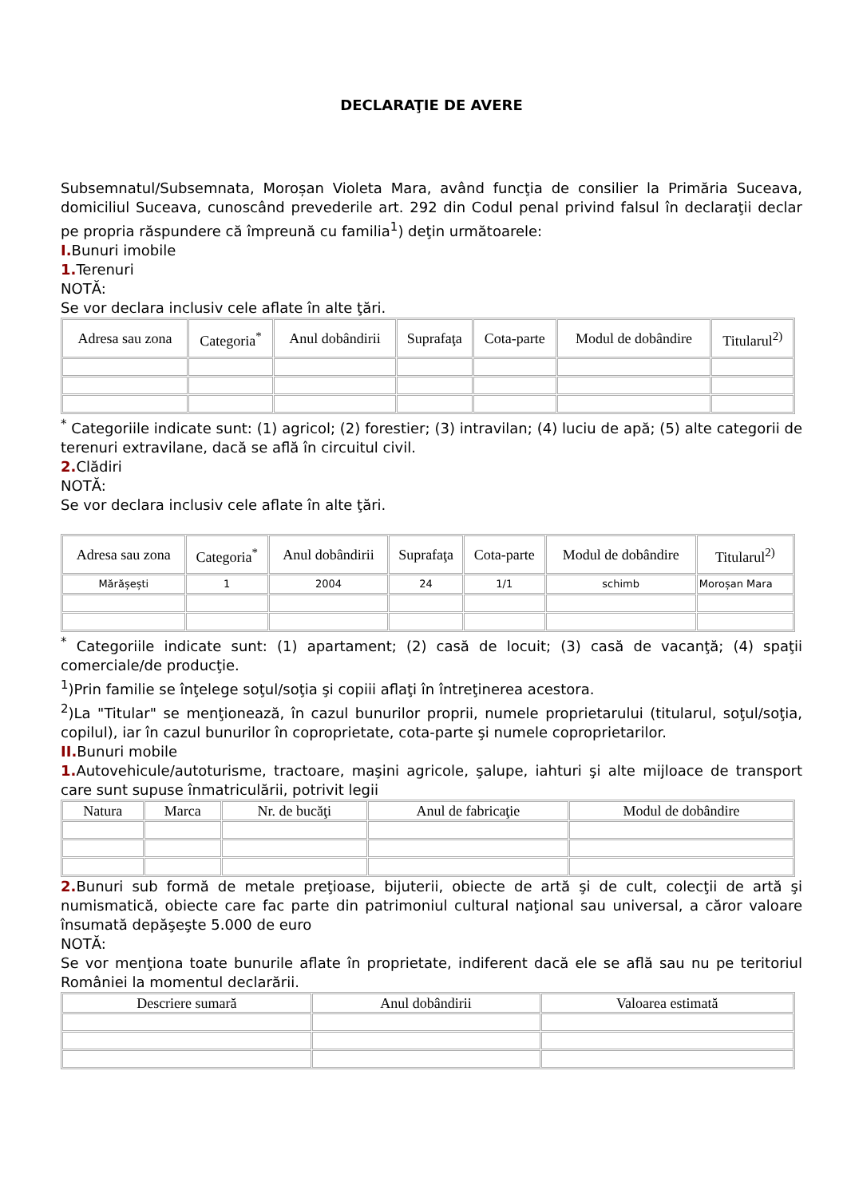DECLARAŢIE DE AVERE
Subsemnatul/Subsemnata, Moroșan Violeta Mara, având funcţia de consilier la Primăria Suceava, domiciliul Suceava, cunoscând prevederile art. 292 din Codul penal privind falsul în declaraţii declar pe propria răspundere că împreună cu familia<sup>1</sup>) deţin următoarele:
I. Bunuri imobile
1. Terenuri
NOTĂ:
Se vor declara inclusiv cele aflate în alte ţări.
| Adresa sau zona | Categoria<sup>*</sup> | Anul dobândirii | Suprafaţa | Cota-parte | Modul de dobândire | Titularul<sup>2)</sup> |
| --- | --- | --- | --- | --- | --- | --- |
<sup>*</sup> Categoriile indicate sunt: (1) agricol; (2) forestier; (3) intravilan; (4) luciu de apă; (5) alte categorii de terenuri extravilane, dacă se află în circuitul civil.
2. Clădiri
NOTĂ:
Se vor declara inclusiv cele aflate în alte ţări.
| Adresa sau zona | Categoria<sup>*</sup> | Anul dobândirii | Suprafaţa | Cota-parte | Modul de dobândire | Titularul<sup>2)</sup> |
| --- | --- | --- | --- | --- | --- | --- |
| Mărășești | 1 | 2004 | 24 | 1/1 | schimb | Moroșan Mara |
<sup>*</sup> Categoriile indicate sunt: (1) apartament; (2) casă de locuit; (3) casă de vacanţă; (4) spaţii comerciale/de producţie.
<sup>1</sup>)Prin familie se înţelege soţul/soţia şi copiii aflaţi în întreţinerea acestora.
<sup>2</sup>)La "Titular" se menţionează, în cazul bunurilor proprii, numele proprietarului (titularul, soţul/soţia, copilul), iar în cazul bunurilor în coproprietate, cota-parte şi numele coproprietarilor.
II. Bunuri mobile
1. Autovehicule/autoturisme, tractoare, maşini agricole, şalupe, iahturi şi alte mijloace de transport care sunt supuse înmatriculării, potrivit legii
| Natura | Marca | Nr. de bucăţi | Anul de fabricaţie | Modul de dobândire |
| --- | --- | --- | --- | --- |
2. Bunuri sub formă de metale preţioase, bijuterii, obiecte de artă şi de cult, colecţii de artă şi numismatică, obiecte care fac parte din patrimoniul cultural naţional sau universal, a căror valoare însumată depăşeşte 5.000 de euro
NOTĂ:
Se vor menţiona toate bunurile aflate în proprietate, indiferent dacă ele se află sau nu pe teritoriul României la momentul declarării.
| Descriere sumară | Anul dobândirii | Valoarea estimată |
| --- | --- | --- |